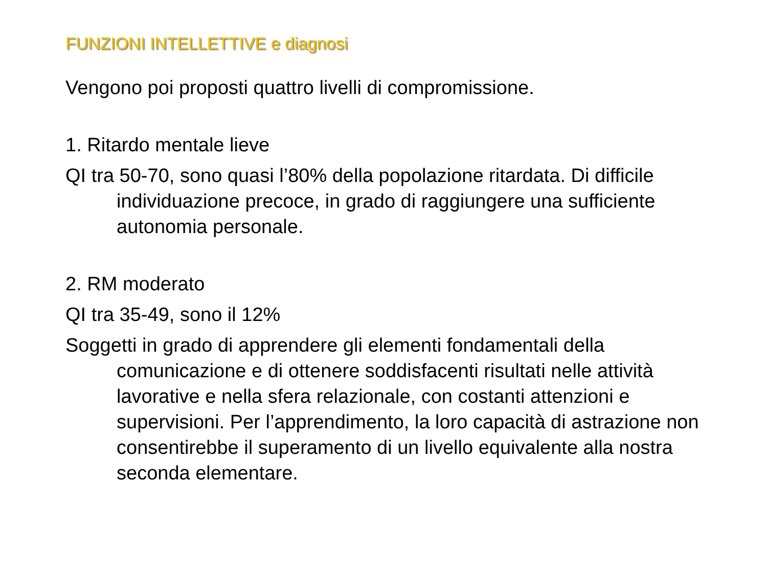FUNZIONI INTELLETTIVE e diagnosi
Vengono poi proposti quattro livelli di compromissione.
1. Ritardo mentale lieve
QI tra 50-70, sono quasi l’80% della popolazione ritardata. Di difficile individuazione precoce, in grado di raggiungere una sufficiente autonomia personale.
2. RM moderato
QI tra 35-49, sono il 12%
Soggetti in grado di apprendere gli elementi fondamentali della comunicazione e di ottenere soddisfacenti risultati nelle attività lavorative e nella sfera relazionale, con costanti attenzioni e supervisioni. Per l’apprendimento, la loro capacità di astrazione non consentirebbe il superamento di un livello equivalente alla nostra seconda elementare.